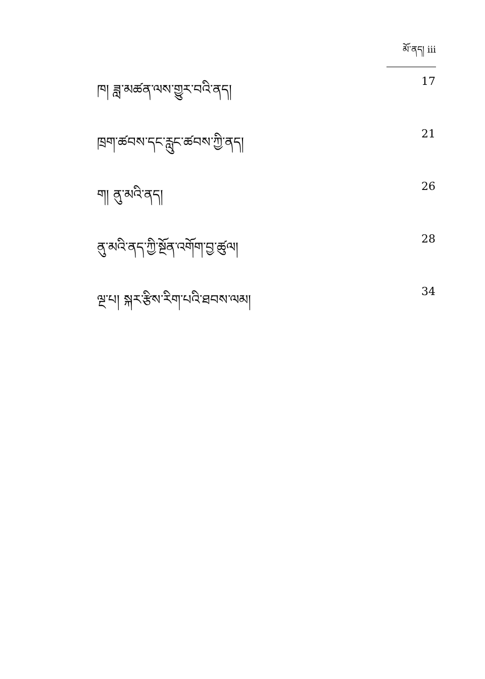མོ་ནད། iii
ཁ། ཟླ་མཚན་ལས་གྱུར་བའི་ནད། 17
ཁྲག་ཚབས་དང་རླུང་ཚབས་ཀྱི་ནད། 21
ག། ནུ་མའི་ནད། 26
ནུ་མའི་ནད་ཀྱི་སྔོན་འགོག་བྱ་ཚུལ། 28
ལྔ་པ། སྐར་རྩིས་རིག་པའི་ཐབས་ལམ། 34